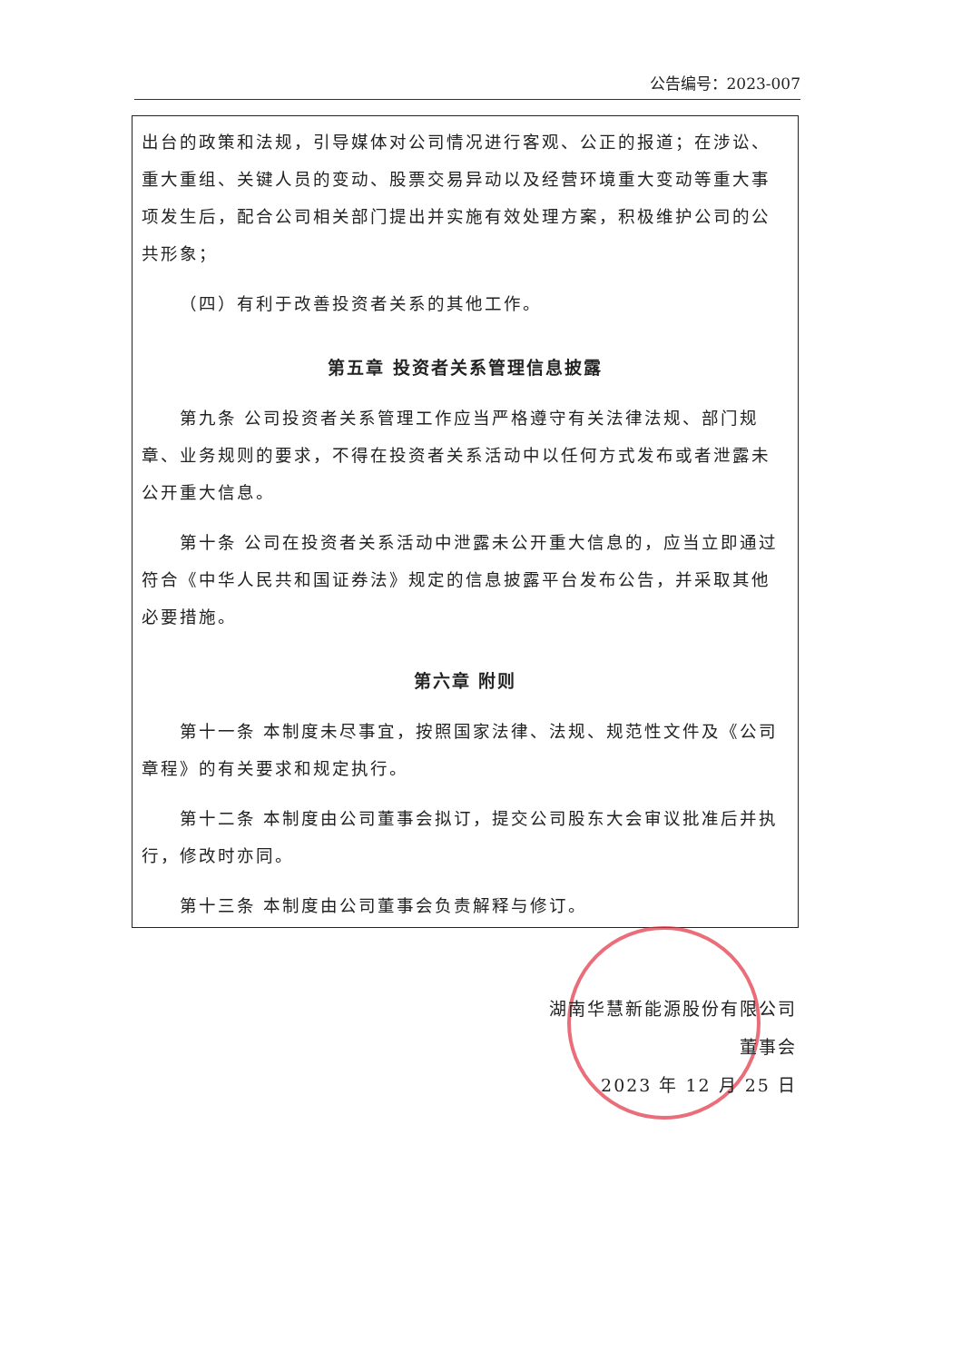公告编号：2023-007
出台的政策和法规，引导媒体对公司情况进行客观、公正的报道；在涉讼、重大重组、关键人员的变动、股票交易异动以及经营环境重大变动等重大事项发生后，配合公司相关部门提出并实施有效处理方案，积极维护公司的公共形象；
（四）有利于改善投资者关系的其他工作。
第五章 投资者关系管理信息披露
第九条 公司投资者关系管理工作应当严格遵守有关法律法规、部门规章、业务规则的要求，不得在投资者关系活动中以任何方式发布或者泄露未公开重大信息。
第十条 公司在投资者关系活动中泄露未公开重大信息的，应当立即通过符合《中华人民共和国证券法》规定的信息披露平台发布公告，并采取其他必要措施。
第六章 附则
第十一条 本制度未尽事宜，按照国家法律、法规、规范性文件及《公司章程》的有关要求和规定执行。
第十二条 本制度由公司董事会拟订，提交公司股东大会审议批准后并执行，修改时亦同。
第十三条 本制度由公司董事会负责解释与修订。
湖南华慧新能源股份有限公司
董事会
2023 年 12 月 25 日